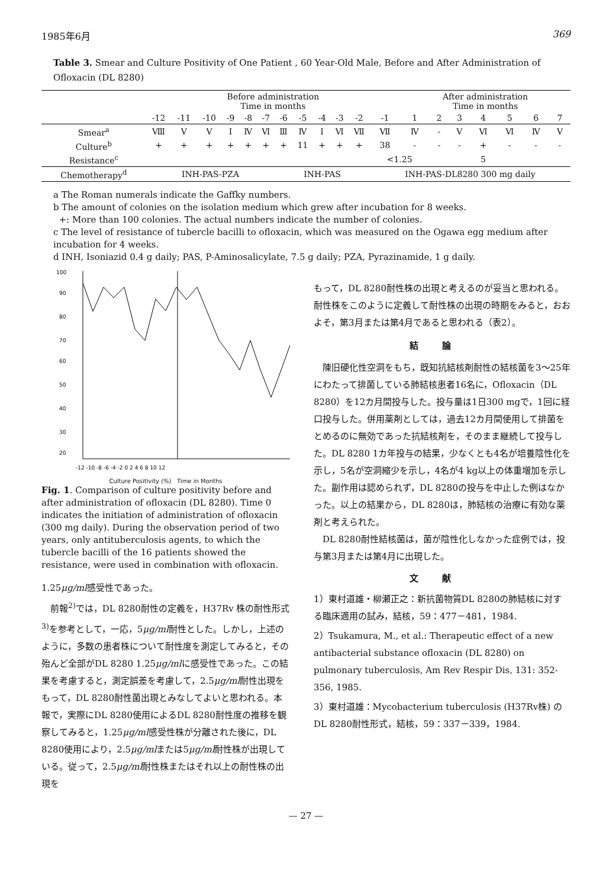1985年6月 369
Table 3. Smear and Culture Positivity of One Patient , 60 Year-Old Male, Before and After Administration of Ofloxacin (DL 8280)
| | Before administration Time in months | | | | | | | | | | | | After administration Time in months | | | | | | |
| --- | --- | --- | --- | --- | --- | --- | --- | --- | --- | --- | --- | --- | --- | --- | --- | --- | --- | --- | --- |
| | -12 | -11 | -10 | -9 | -8 | -7 | -6 | -5 | -4 | -3 | -2 | -1 | 1 | 2 | 3 | 4 | 5 | 6 | 7 |
| Smear<sup>a</sup> | Ⅷ | Ⅴ | Ⅴ | Ⅰ | Ⅳ | Ⅵ | Ⅲ | Ⅳ | Ⅰ | Ⅵ | Ⅶ | Ⅶ | Ⅳ | - | Ⅴ | Ⅵ | Ⅵ | Ⅳ | Ⅴ |
| Culture<sup>b</sup> | + | + | + | + | + | + | + | 11 | + | + | + | 38 | - | - | - | + | - | - | - |
| Resistance<sup>c</sup> | | | | | | | | | | | | <1.25 | | | | 5 | | | |
| Chemotherapy<sup>d</sup> | INH-PAS-PZA | | | | | | INH-PAS | | | | | INH-PAS-DL8280 300 mg daily | | | | | | | |
a The Roman numerals indicate the Gaffky numbers.
b The amount of colonies on the isolation medium which grew after incubation for 8 weeks.
+: More than 100 colonies. The actual numbers indicate the number of colonies.
c The level of resistance of tubercle bacilli to ofloxacin, which was measured on the Ogawa egg medium after incubation for 4 weeks.
d INH, Isoniazid 0.4 g daily; PAS, P-Aminosalicylate, 7.5 g daily; PZA, Pyrazinamide, 1 g daily.
100
90
80
70
60
50
40
30
20
-12 -10 -8 -6 -4 -2 0 2 4 6 8 10 12
Culture Positivity (%) Time in Months
Fig. 1. Comparison of culture positivity before and after administration of ofloxacin (DL 8280). Time 0 indicates the initiation of administration of ofloxacin (300 mg daily). During the observation period of two years, only antituberculosis agents, to which the tubercle bacilli of the 16 patients showed the resistance, were used in combination with ofloxacin.
1.25μg/ml感受性であった。
　前報<sup>2)</sup>では，DL 8280耐性の定義を，H37Rv 株の耐性形式<sup>3)</sup>を参考として，一応，5μg/ml耐性とした。しかし，上述のように，多数の患者株について耐性度を測定してみると，その殆んど全部がDL 8280 1.25μg/mlに感受性であった。この結果を考慮すると，測定誤差を考慮して，2.5μg/ml耐性出現をもって，DL 8280耐性菌出現とみなしてよいと思われる。本報で，実際にDL 8280使用によるDL 8280耐性度の推移を観察してみると，1.25μg/ml感受性株が分離された後に，DL 8280使用により，2.5μg/mlまたは5μg/ml耐性株が出現している。従って，2.5μg/ml耐性株またはそれ以上の耐性株の出現を
もって，DL 8280耐性株の出現と考えるのが妥当と思われる。耐性株をこのように定義して耐性株の出現の時期をみると，おおよそ，第3月または第4月であると思われる（表2）。
結論
　陳旧硬化性空洞をもち，既知抗結核剤耐性の結核菌を3～25年にわたって排菌している肺結核患者16名に，Ofloxacin（DL 8280）を12カ月間投与した。投与量は1日300 mgで，1回に経口投与した。併用薬剤としては，過去12カ月間使用して排菌をとめるのに無効であった抗結核剤を，そのまま継続して投与した。DL 8280 1カ年投与の結果，少なくとも4名が培養陰性化を示し，5名が空洞縮少を示し，4名が4 kg以上の体重増加を示した。副作用は認められず，DL 8280の投与を中止した例はなかった。以上の結果から，DL 8280は，肺結核の治療に有効な薬剤と考えられた。
　DL 8280耐性結核菌は，菌が陰性化しなかった症例では，投与第3月または第4月に出現した。
文献
1）東村道雄・柳瀬正之：新抗菌物質DL 8280の肺結核に対する臨床適用の試み，結核，59：477－481，1984.
2）Tsukamura, M., et al.: Therapeutic effect of a new antibacterial substance ofloxacin (DL 8280) on pulmonary tuberculosis, Am Rev Respir Dis, 131: 352-356, 1985.
3）東村道雄：Mycobacterium tuberculosis (H37Rv株) のDL 8280耐性形式，結核，59：337－339，1984.
— 27 —